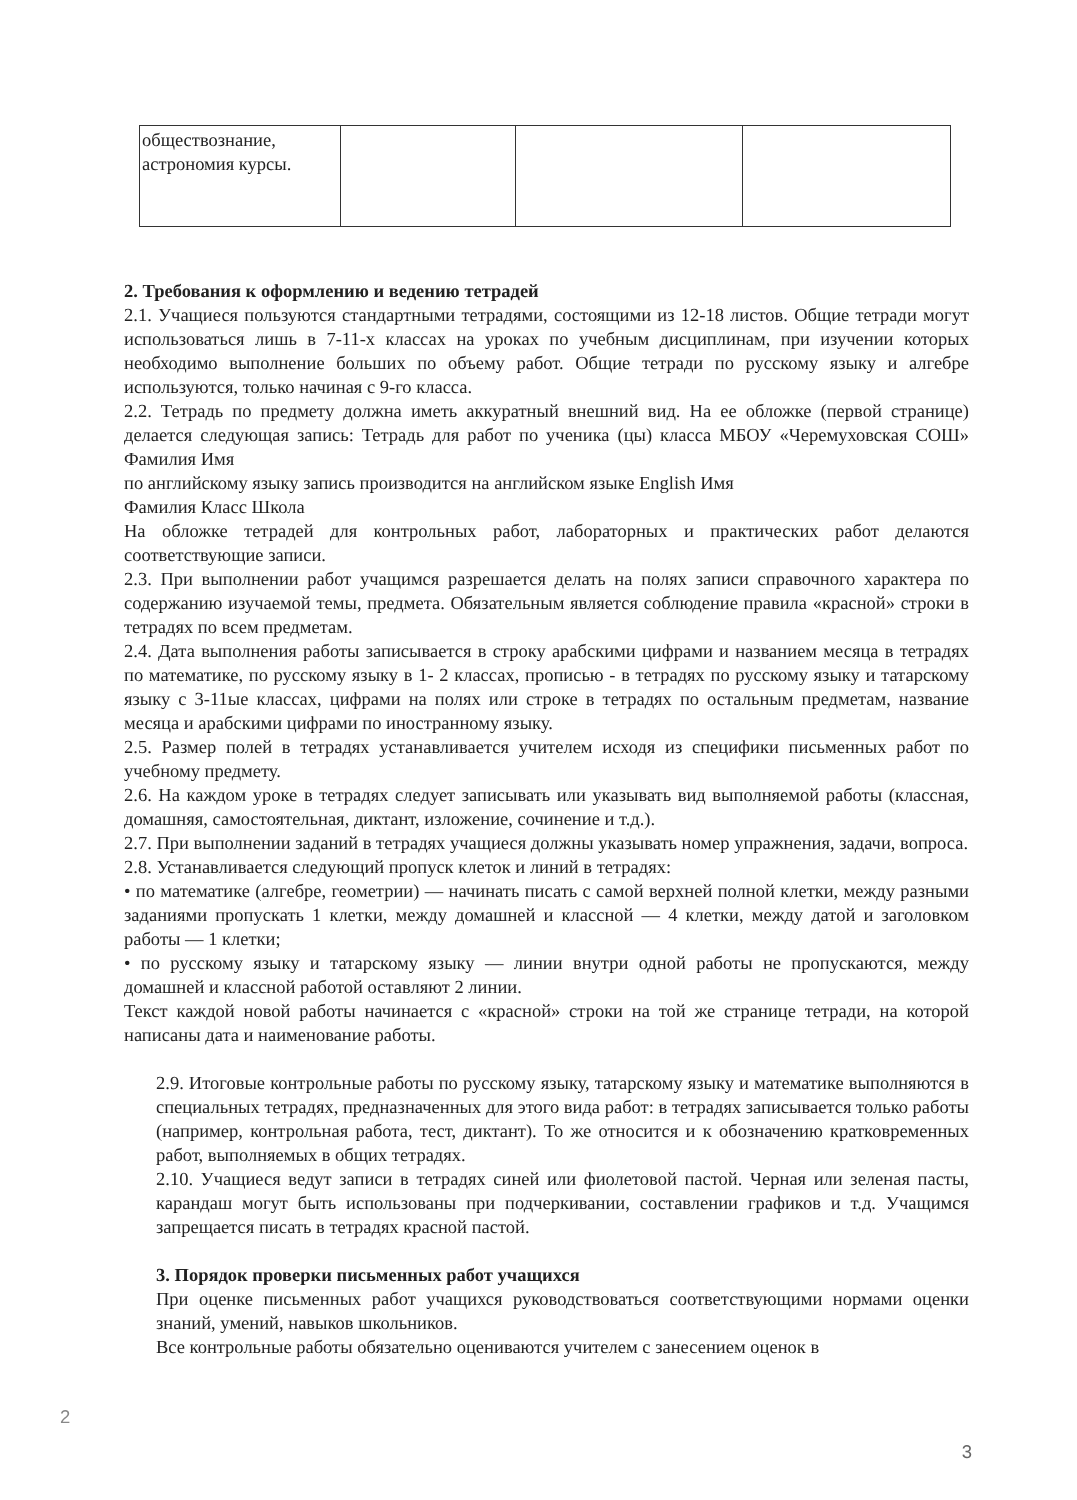| обществознание, астрономия курсы. | | | |
2. Требования к оформлению и ведению тетрадей
2.1. Учащиеся пользуются стандартными тетрадями, состоящими из 12-18 листов. Общие тетради могут использоваться лишь в 7-11-х классах на уроках по учебным дисциплинам, при изучении которых необходимо выполнение больших по объему работ. Общие тетради по русскому языку и алгебре используются, только начиная с 9-го класса.
2.2. Тетрадь по предмету должна иметь аккуратный внешний вид. На ее обложке (первой странице) делается следующая запись: Тетрадь для работ по ученика (цы) класса МБОУ «Черемуховская СОШ» Фамилия Имя
по английскому языку запись производится на английском языке English Имя
Фамилия Класс Школа
На обложке тетрадей для контрольных работ, лабораторных и практических работ делаются соответствующие записи.
2.3. При выполнении работ учащимся разрешается делать на полях записи справочного характера по содержанию изучаемой темы, предмета. Обязательным является соблюдение правила «красной» строки в тетрадях по всем предметам.
2.4. Дата выполнения работы записывается в строку арабскими цифрами и названием месяца в тетрадях по математике, по русскому языку в 1- 2 классах, прописью - в тетрадях по русскому языку и татарскому языку с 3-11ые классах, цифрами на полях или строке в тетрадях по остальным предметам, название месяца и арабскими цифрами по иностранному языку.
2.5. Размер полей в тетрадях устанавливается учителем исходя из специфики письменных работ по учебному предмету.
2.6. На каждом уроке в тетрадях следует записывать или указывать вид выполняемой работы (классная, домашняя, самостоятельная, диктант, изложение, сочинение и т.д.).
2.7. При выполнении заданий в тетрадях учащиеся должны указывать номер упражнения, задачи, вопроса.
2.8. Устанавливается следующий пропуск клеток и линий в тетрадях:
• по математике (алгебре, геометрии) — начинать писать с самой верхней полной клетки, между разными заданиями пропускать 1 клетки, между домашней и классной — 4 клетки, между датой и заголовком работы — 1 клетки;
• по русскому языку и татарскому языку — линии внутри одной работы не пропускаются, между домашней и классной работой оставляют 2 линии.
Текст каждой новой работы начинается с «красной» строки на той же странице тетради, на которой написаны дата и наименование работы.
2.9. Итоговые контрольные работы по русскому языку, татарскому языку и математике выполняются в специальных тетрадях, предназначенных для этого вида работ: в тетрадях записывается только работы (например, контрольная работа, тест, диктант). То же относится и к обозначению кратковременных работ, выполняемых в общих тетрадях.
2.10. Учащиеся ведут записи в тетрадях синей или фиолетовой пастой. Черная или зеленая пасты, карандаш могут быть использованы при подчеркивании, составлении графиков и т.д. Учащимся запрещается писать в тетрадях красной пастой.
3. Порядок проверки письменных работ учащихся
При оценке письменных работ учащихся руководствоваться соответствующими нормами оценки знаний, умений, навыков школьников.
Все контрольные работы обязательно оцениваются учителем с занесением оценок в
2
3